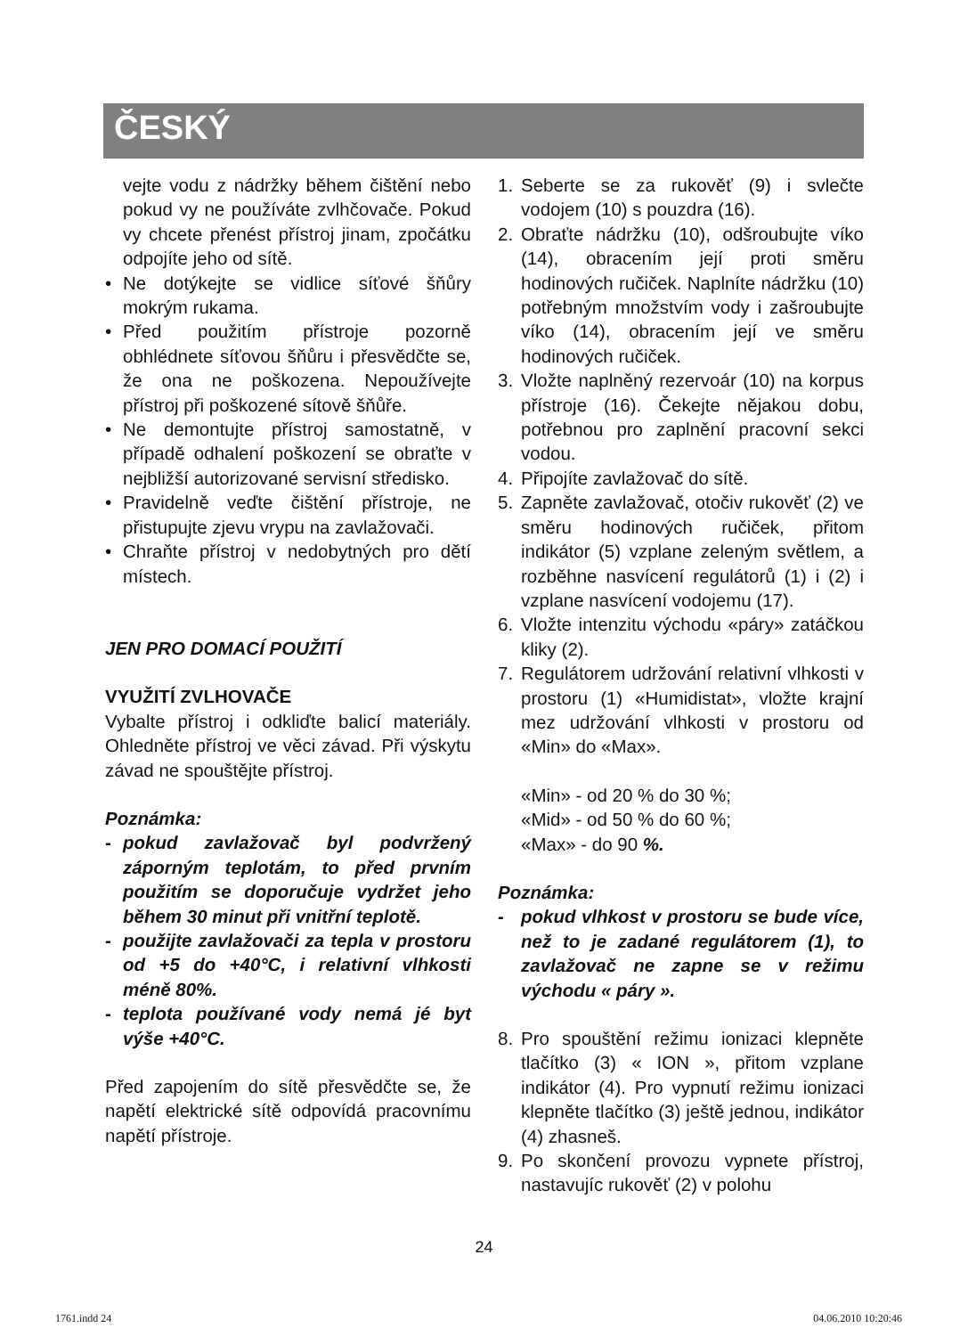ČESKÝ
vejte vodu z nádržky během čištění nebo pokud vy ne používáte zvlhčovače. Pokud vy chcete přenést přístroj jinam, zpočátku odpojíte jeho od sítě.
• Ne dotýkejte se vidlice síťové šňůry mokrým rukama.
• Před použitím přístroje pozorně obhlédnete síťovou šňůru i přesvědčte se, že ona ne poškozena. Nepoužívejte přístroj při poškozené sítově šňůře.
• Ne demontujte přístroj samostatně, v případě odhalení poškození se obraťte v nejbližší autorizované servisní středisko.
• Pravidelně veďte čištění přístroje, ne přistupujte zjevu vrypu na zavlažovači.
• Chraňte přístroj v nedobytných pro dětí místech.
JEN PRO DOMACÍ POUŽITÍ
VYUŽITÍ ZVLHOVAČE
Vybalte přístroj i odkliďte balicí materiály. Ohledněte přístroj ve věci závad. Při výskytu závad ne spouštějte přístroj.
Poznámka:
- pokud zavlažovač byl podvržený záporným teplotám, to před prvním použitím se doporučuje vydržet jeho během 30 minut při vnitřní teplotě.
- použijte zavlažovači za tepla v prostoru od +5 do +40°C, i relativní vlhkosti méně 80%.
- teplota používané vody nemá jé byt výše +40°C.
Před zapojením do sítě přesvědčte se, že napětí elektrické sítě odpovídá pracovnímu napětí přístroje.
1. Seberte se za rukověť (9) i svlečte vodojem (10) s pouzdra (16).
2. Obraťte nádržku (10), odšroubujte víko (14), obracením její proti směru hodinových ručiček. Naplníte nádržku (10) potřebným množstvím vody i zašroubujte víko (14), obracením její ve směru hodinových ručiček.
3. Vložte naplněný rezervoár (10) na korpus přístroje (16). Čekejte nějakou dobu, potřebnou pro zaplnění pracovní sekci vodou.
4. Připojíte zavlažovač do sítě.
5. Zapněte zavlažovač, otočiv rukověť (2) ve směru hodinových ručiček, přitom indikátor (5) vzplane zeleným světlem, a rozběhne nasvícení regulátorů (1) i (2) i vzplane nasvícení vodojemu (17).
6. Vložte intenzitu východu «páry» zatáčkou kliky (2).
7. Regulátorem udržování relativní vlhkosti v prostoru (1) «Humidistat», vložte krajní mez udržování vlhkosti v prostoru od «Min» do «Max».
«Min» - od 20 % do 30 %;
«Mid» - od 50 % do 60 %;
«Max» - do 90 %.
Poznámka:
- pokud vlhkost v prostoru se bude více, než to je zadané regulátorem (1), to zavlažovač ne zapne se v režimu východu « páry ».
8. Pro spouštění režimu ionizaci klepněte tlačítko (3) « ION », přitom vzplane indikátor (4). Pro vypnutí režimu ionizaci klepněte tlačítko (3) ještě jednou, indikátor (4) zhasneš.
9. Po skončení provozu vypnete přístroj, nastavujíc rukověť (2) v polohu
24
1761.indd 24 04.06.2010 10:20:46